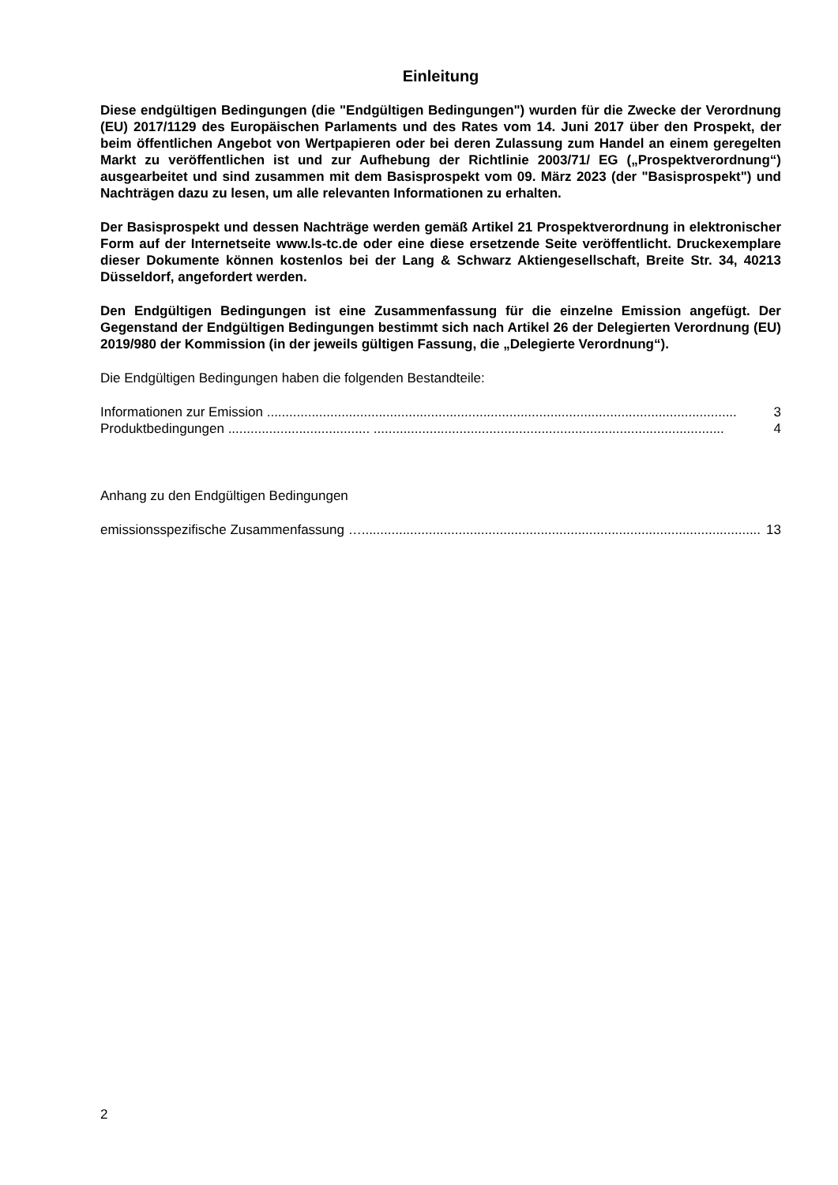Einleitung
Diese endgültigen Bedingungen (die "Endgültigen Bedingungen") wurden für die Zwecke der Verordnung (EU) 2017/1129 des Europäischen Parlaments und des Rates vom 14. Juni 2017 über den Prospekt, der beim öffentlichen Angebot von Wertpapieren oder bei deren Zulassung zum Handel an einem geregelten Markt zu veröffentlichen ist und zur Aufhebung der Richtlinie 2003/71/ EG („Prospektverordnung“) ausgearbeitet und sind zusammen mit dem Basisprospekt vom 09. März 2023 (der "Basisprospekt") und Nachträgen dazu zu lesen, um alle relevanten Informationen zu erhalten.
Der Basisprospekt und dessen Nachträge werden gemäß Artikel 21 Prospektverordnung in elektronischer Form auf der Internetseite www.ls-tc.de oder eine diese ersetzende Seite veröffentlicht. Druckexemplare dieser Dokumente können kostenlos bei der Lang & Schwarz Aktiengesellschaft, Breite Str. 34, 40213 Düsseldorf, angefordert werden.
Den Endgültigen Bedingungen ist eine Zusammenfassung für die einzelne Emission angefügt. Der Gegenstand der Endgültigen Bedingungen bestimmt sich nach Artikel 26 der Delegierten Verordnung (EU) 2019/980 der Kommission (in der jeweils gültigen Fassung, die „Delegierte Verordnung“).
Die Endgültigen Bedingungen haben die folgenden Bestandteile:
Informationen zur Emission .............................................................................................................................. 3
Produktbedingungen ...................................... .............................................................................................. 4
Anhang zu den Endgültigen Bedingungen
emissionsspezifische Zusammenfassung …........................................................................................................... 13
2